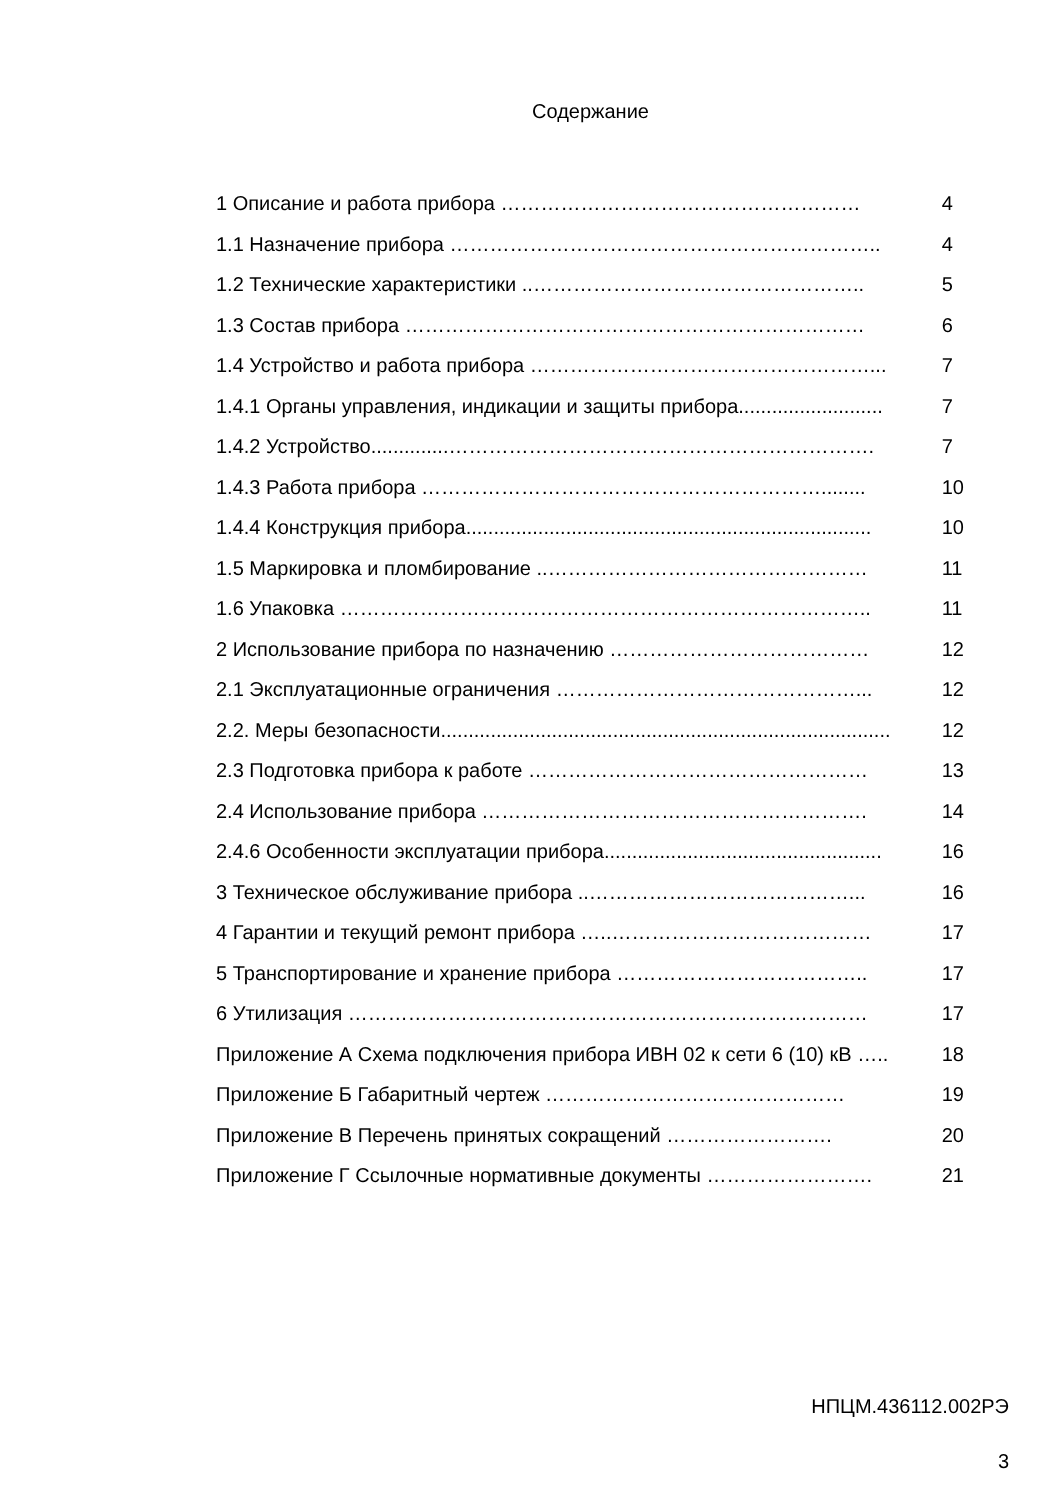Содержание
1 Описание и работа прибора ……………………………………………… 4
1.1 Назначение прибора ……………………………………………………….. 4
1.2 Технические характеристики ..………………………………………….. 5
1.3 Состав прибора …………………………………………………………… 6
1.4 Устройство и работа прибора ……………………………………………... 7
1.4.1 Органы управления, индикации и защиты прибора.......................... 7
1.4.2 Устройство..............………………………………………………………. 7
1.4.3 Работа прибора ……………………………………………………........ 10
1.4.4 Конструкция прибора......................................................................... 10
1.5 Маркировка и пломбирование ..………………………………………… 11
1.6 Упаковка …………………………………………………………………….. 11
2 Использование прибора по назначению ………………………………… 12
2.1 Эксплуатационные ограничения ………………………………………... 12
2.2. Меры безопасности................................................................................. 12
2.3 Подготовка прибора к работе …………………………………………… 13
2.4 Использование прибора …………………………………………………. 14
2.4.6 Особенности эксплуатации прибора.................................................. 16
3 Техническое обслуживание прибора ..…………………………………... 16
4 Гарантии и текущий ремонт прибора …..………………………………… 17
5 Транспортирование и хранение прибора ……………………………….. 17
6 Утилизация …………………………………………………………………… 17
Приложение А Схема подключения прибора ИВН 02 к сети 6 (10) кВ ….. 18
Приложение Б Габаритный чертеж ……………………………………… 19
Приложение В Перечень принятых сокращений ……………………. 20
Приложение Г Ссылочные нормативные документы ……………………. 21
НПЦМ.436112.002РЭ
3